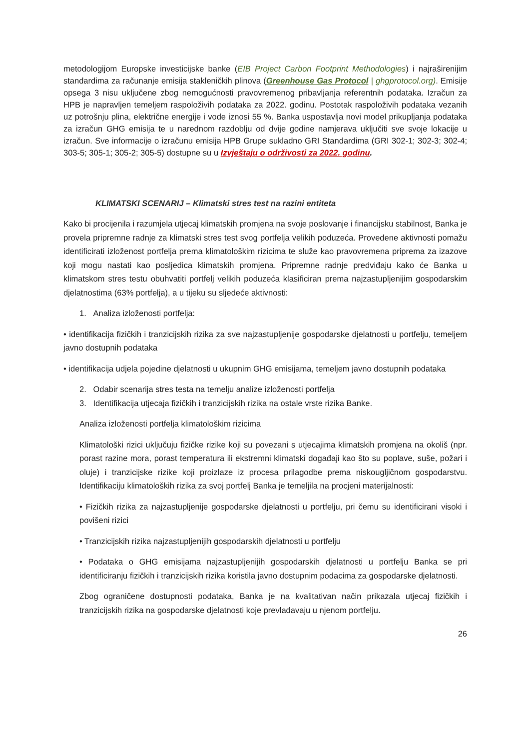metodologijom Europske investicijske banke (EIB Project Carbon Footprint Methodologies) i najraširenijim standardima za računanje emisija stakleničkih plinova (Greenhouse Gas Protocol | ghgprotocol.org). Emisije opsega 3 nisu uključene zbog nemogućnosti pravovremenog pribavljanja referentnih podataka. Izračun za HPB je napravljen temeljem raspoloživih podataka za 2022. godinu. Postotak raspoloživih podataka vezanih uz potrošnju plina, električne energije i vode iznosi 55 %. Banka uspostavlja novi model prikupljanja podataka za izračun GHG emisija te u narednom razdoblju od dvije godine namjerava uključiti sve svoje lokacije u izračun. Sve informacije o izračunu emisija HPB Grupe sukladno GRI Standardima (GRI 302-1; 302-3; 302-4; 303-5; 305-1; 305-2; 305-5) dostupne su u Izvještaju o održivosti za 2022. godinu.
KLIMATSKI SCENARIJ – Klimatski stres test na razini entiteta
Kako bi procijenila i razumjela utjecaj klimatskih promjena na svoje poslovanje i financijsku stabilnost, Banka je provela pripremne radnje za klimatski stres test svog portfelja velikih poduzeća. Provedene aktivnosti pomažu identificirati izloženost portfelja prema klimatološkim rizicima te služe kao pravovremena priprema za izazove koji mogu nastati kao posljedica klimatskih promjena. Pripremne radnje predviđaju kako će Banka u klimatskom stres testu obuhvatiti portfelj velikih poduzeća klasificiran prema najzastupljenijim gospodarskim djelatnostima (63% portfelja), a u tijeku su sljedeće aktivnosti:
1. Analiza izloženosti portfelja:
• identifikacija fizičkih i tranzicijskih rizika za sve najzastupljenije gospodarske djelatnosti u portfelju, temeljem javno dostupnih podataka
• identifikacija udjela pojedine djelatnosti u ukupnim GHG emisijama, temeljem javno dostupnih podataka
2. Odabir scenarija stres testa na temelju analize izloženosti portfelja
3. Identifikacija utjecaja fizičkih i tranzicijskih rizika na ostale vrste rizika Banke.
Analiza izloženosti portfelja klimatološkim rizicima
Klimatološki rizici uključuju fizičke rizike koji su povezani s utjecajima klimatskih promjena na okoliš (npr. porast razine mora, porast temperatura ili ekstremni klimatski događaji kao što su poplave, suše, požari i oluje) i tranzicijske rizike koji proizlaze iz procesa prilagodbe prema niskougljičnom gospodarstvu. Identifikaciju klimatoloških rizika za svoj portfelj Banka je temeljila na procjeni materijalnosti:
• Fizičkih rizika za najzastupljenije gospodarske djelatnosti u portfelju, pri čemu su identificirani visoki i povišeni rizici
• Tranzicijskih rizika najzastupljenijih gospodarskih djelatnosti u portfelju
• Podataka o GHG emisijama najzastupljenijih gospodarskih djelatnosti u portfelju Banka se pri identificiranju fizičkih i tranzicijskih rizika koristila javno dostupnim podacima za gospodarske djelatnosti.
Zbog ograničene dostupnosti podataka, Banka je na kvalitativan način prikazala utjecaj fizičkih i tranzicijskih rizika na gospodarske djelatnosti koje prevladavaju u njenom portfelju.
26